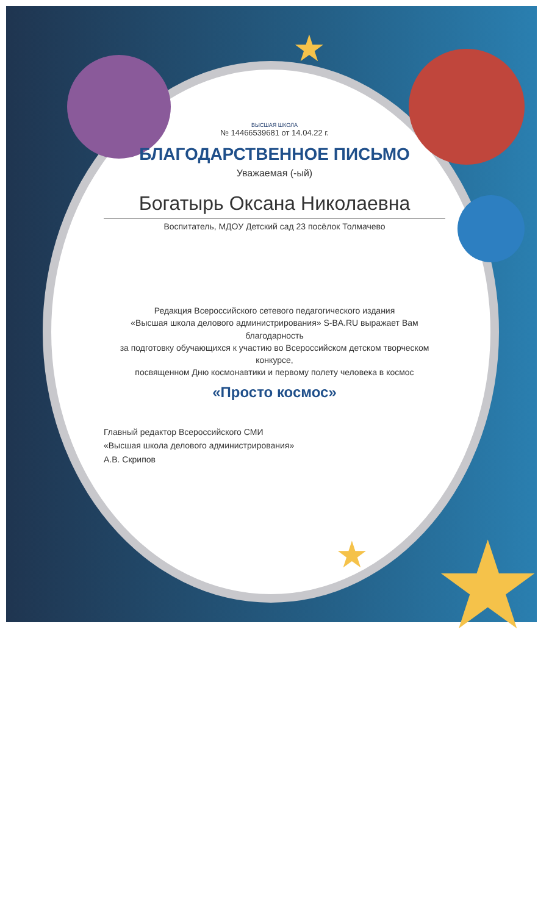★
★
★
ВЫСШАЯ ШКОЛА
№ 14466539681 от 14.04.22 г.
БЛАГОДАРСТВЕННОЕ ПИСЬМО
Уважаемая (-ый)
Богатырь Оксана Николаевна
Воспитатель, МДОУ Детский сад 23 посёлок Толмачево
Редакция Всероссийского сетевого педагогического издания
«Высшая школа делового администрирования» S-BA.RU выражает Вам благодарность
за подготовку обучающихся к участию во Всероссийском детском творческом конкурсе,
посвященном Дню космонавтики и первому полету человека в космос
«Просто космос»
Главный редактор Всероссийского СМИ
«Высшая школа делового администрирования»
А.В. Скрипов